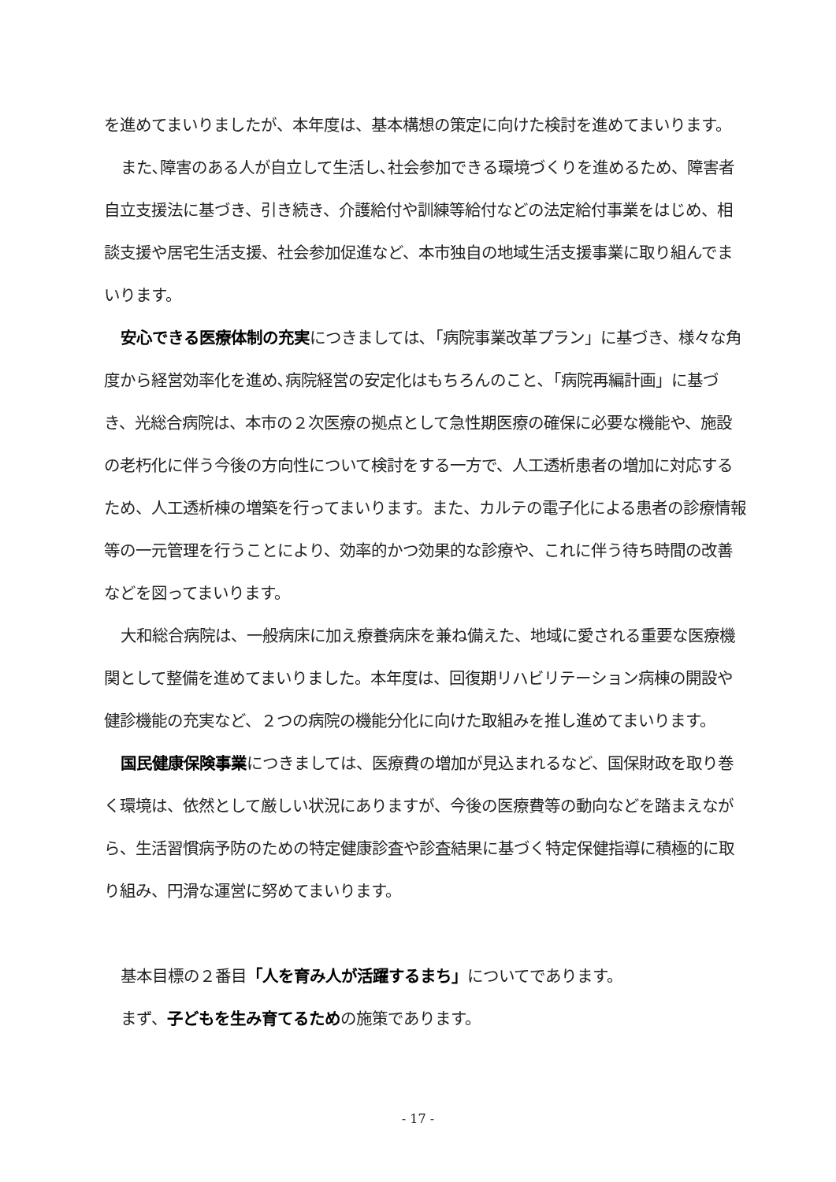を進めてまいりましたが、本年度は、基本構想の策定に向けた検討を進めてまいります。
また､障害のある人が自立して生活し､社会参加できる環境づくりを進めるため、障害者自立支援法に基づき、引き続き、介護給付や訓練等給付などの法定給付事業をはじめ、相談支援や居宅生活支援、社会参加促進など、本市独自の地域生活支援事業に取り組んでまいります。
安心できる医療体制の充実につきましては､「病院事業改革プラン」に基づき、様々な角度から経営効率化を進め､病院経営の安定化はもちろんのこと､「病院再編計画」に基づき、光総合病院は、本市の２次医療の拠点として急性期医療の確保に必要な機能や、施設の老朽化に伴う今後の方向性について検討をする一方で、人工透析患者の増加に対応するため、人工透析棟の増築を行ってまいります。また、カルテの電子化による患者の診療情報等の一元管理を行うことにより、効率的かつ効果的な診療や、これに伴う待ち時間の改善などを図ってまいります。
大和総合病院は、一般病床に加え療養病床を兼ね備えた、地域に愛される重要な医療機関として整備を進めてまいりました。本年度は、回復期リハビリテーション病棟の開設や健診機能の充実など、２つの病院の機能分化に向けた取組みを推し進めてまいります。
国民健康保険事業につきましては、医療費の増加が見込まれるなど、国保財政を取り巻く環境は、依然として厳しい状況にありますが、今後の医療費等の動向などを踏まえながら、生活習慣病予防のための特定健康診査や診査結果に基づく特定保健指導に積極的に取り組み、円滑な運営に努めてまいります。
基本目標の２番目「人を育み人が活躍するまち」についてであります。
まず、子どもを生み育てるための施策であります。
- 17 -